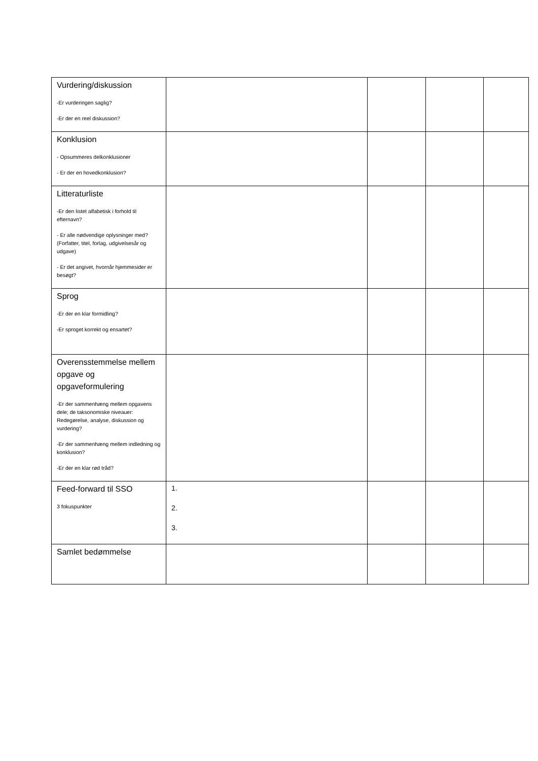| Vurdering/diskussion -Er vurderingen saglig? -Er der en reel diskussion? | | | | |
| Konklusion - Opsummeres delkonklusioner - Er der en hovedkonklusion? | | | | |
| Litteraturliste -Er den listet alfabetisk i forhold til efternavn? - Er alle nødvendige oplysninger med? (Forfatter, titel, forlag, udgivelsesår og udgave) - Er det angivet, hvornår hjemmesider er besøgt? | | | | |
| Sprog -Er der en klar formidling? -Er sproget korrekt og ensartet? | | | | |
| Overensstemmelse mellem opgave og opgaveformulering -Er der sammenhæng mellem opgavens dele; de taksonomiske niveauer: Redegørelse, analyse, diskussion og vurdering? -Er der sammenhæng mellem indledning og konklusion? -Er der en klar rød tråd? | | | | |
| Feed-forward til SSO 3 fokuspunkter | 1. 2. 3. | | | |
| Samlet bedømmelse | | | | |